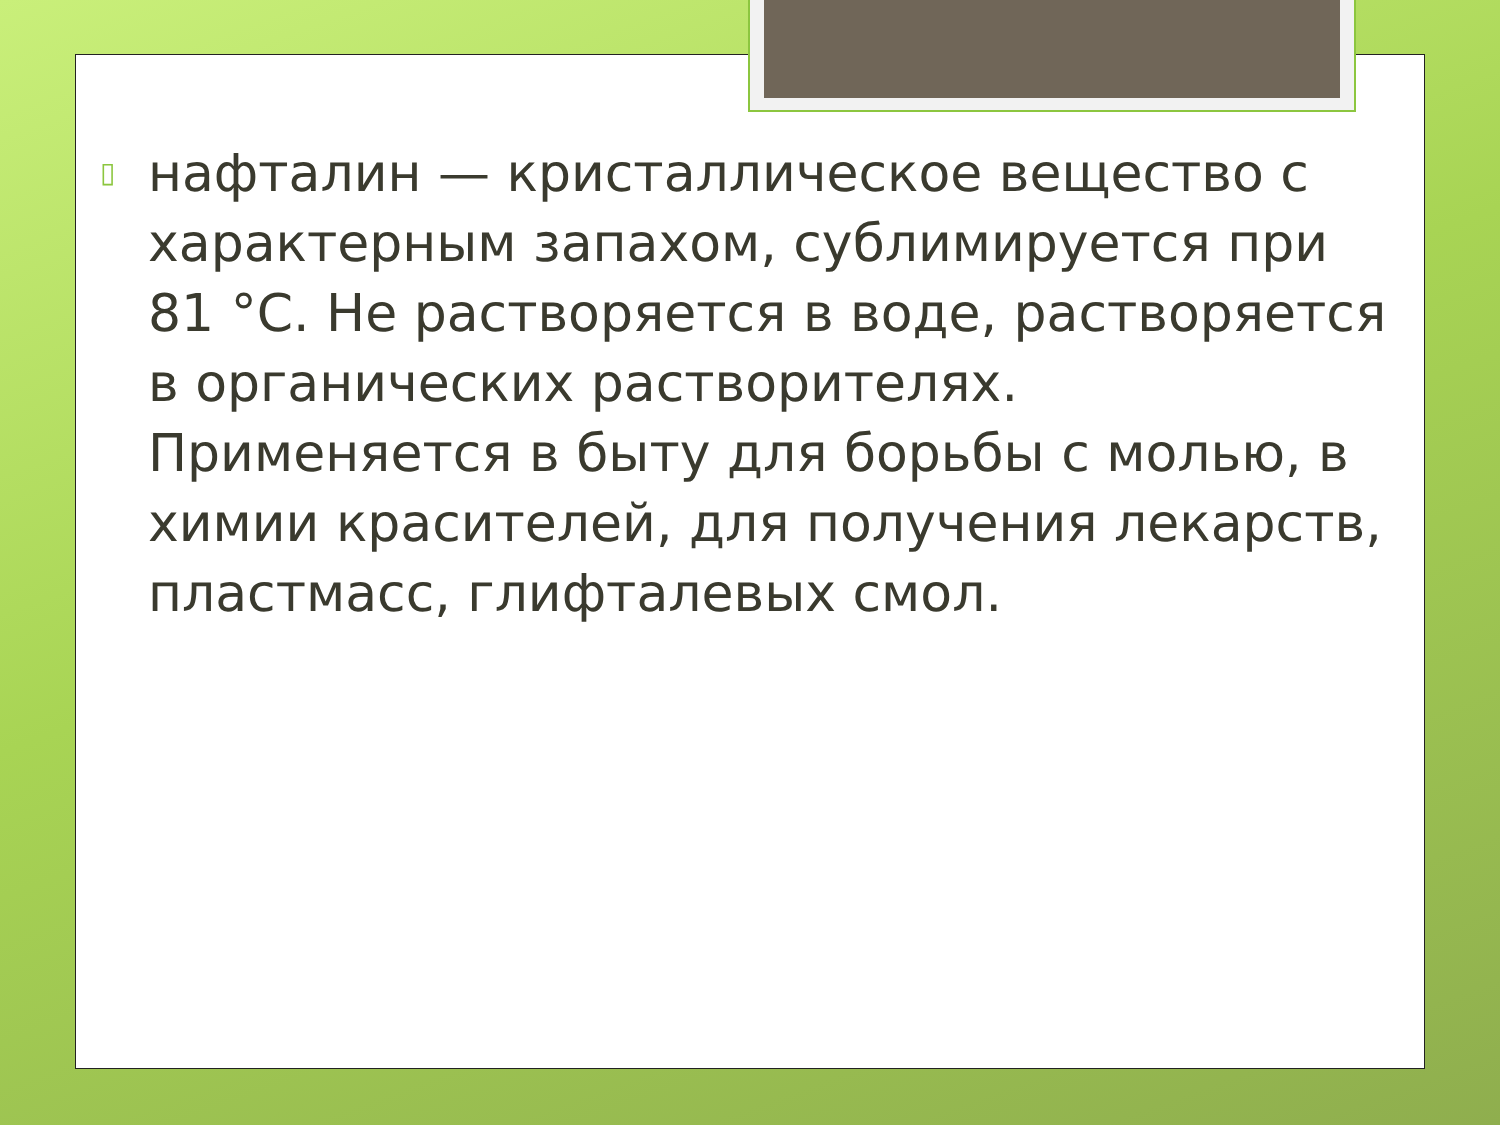▯
нафталин — кристаллическое вещество с характерным запахом, сублимируется при 81 °С. Не растворяется в воде, растворяется в органических растворителях. Применяется в быту для борьбы с молью, в химии красителей, для получения лекарств, пластмасс, глифталевых смол.